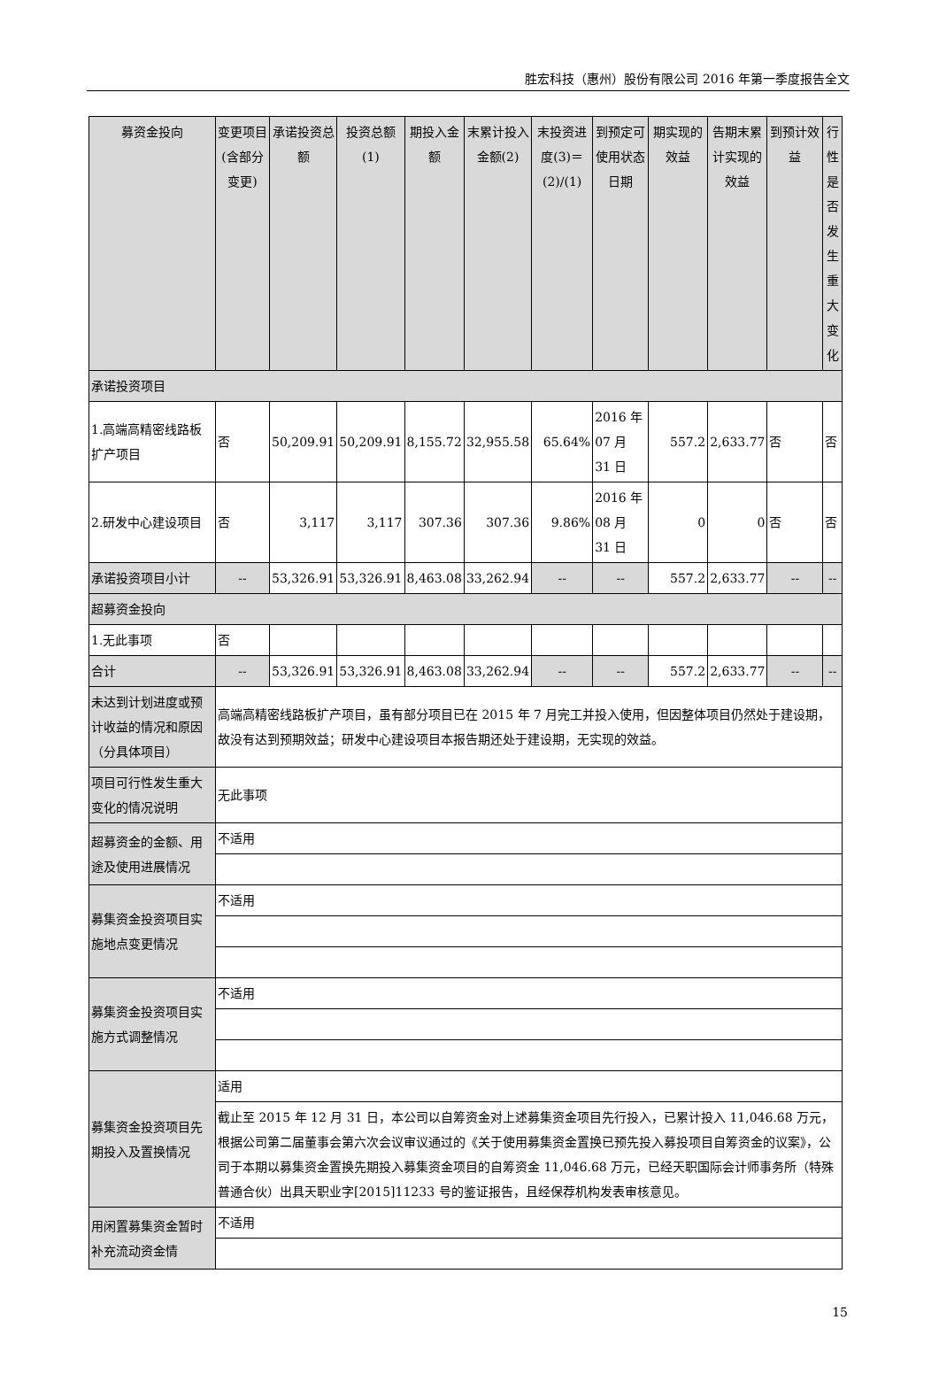胜宏科技（惠州）股份有限公司 2016 年第一季度报告全文
| 募资金投向 | 变更项目(含部分变更) | 承诺投资总额 | 投资总额(1) | 期投入金额 | 末累计投入金额(2) | 末投资进度(3)＝(2)/(1) | 到预定可使用状态日期 | 期实现的效益 | 告期末累计实现的效益 | 到预计效益 | 行性是否发生重大变化 |
| 承诺投资项目 | | | | | | | | | | | |
| 1.高端高精密线路板扩产项目 | 否 | 50,209.91 | 50,209.91 | 8,155.72 | 32,955.58 | 65.64% | 2016 年 07 月 31 日 | 557.2 | 2,633.77 | 否 | 否 |
| 2.研发中心建设项目 | 否 | 3,117 | 3,117 | 307.36 | 307.36 | 9.86% | 2016 年 08 月 31 日 | 0 | 0 | 否 | 否 |
| 承诺投资项目小计 | -- | 53,326.91 | 53,326.91 | 8,463.08 | 33,262.94 | -- | -- | 557.2 | 2,633.77 | -- | -- |
| 超募资金投向 | | | | | | | | | | | |
| 1.无此事项 | 否 | | | | | | | | | | |
| 合计 | -- | 53,326.91 | 53,326.91 | 8,463.08 | 33,262.94 | -- | -- | 557.2 | 2,633.77 | -- | -- |
| 未达到计划进度或预计收益的情况和原因（分具体项目） | 高端高精密线路板扩产项目，虽有部分项目已在 2015 年 7 月完工并投入使用，但因整体项目仍然处于建设期，故没有达到预期效益；研发中心建设项目本报告期还处于建设期，无实现的效益。 | | | | | | | | | | |
| 项目可行性发生重大变化的情况说明 | 无此事项 | | | | | | | | | | |
| 超募资金的金额、用途及使用进展情况 | 不适用 | | | | | | | | | | |
| 募集资金投资项目实施地点变更情况 | 不适用 | | | | | | | | | | |
| 募集资金投资项目实施方式调整情况 | 不适用 | | | | | | | | | | |
| 募集资金投资项目先期投入及置换情况 | 适用 | | | | | | | | | | |
| | 截止至 2015 年 12 月 31 日，本公司以自筹资金对上述募集资金项目先行投入，已累计投入 11,046.68 万元，根据公司第二届董事会第六次会议审议通过的《关于使用募集资金置换已预先投入募投项目自筹资金的议案》，公司于本期以募集资金置换先期投入募集资金项目的自筹资金 11,046.68 万元，已经天职国际会计师事务所（特殊普通合伙）出具天职业字[2015]11233 号的鉴证报告，且经保荐机构发表审核意见。 | | | | | | | | | | |
| 用闲置募集资金暂时补充流动资金情 | 不适用 | | | | | | | | | | |
15